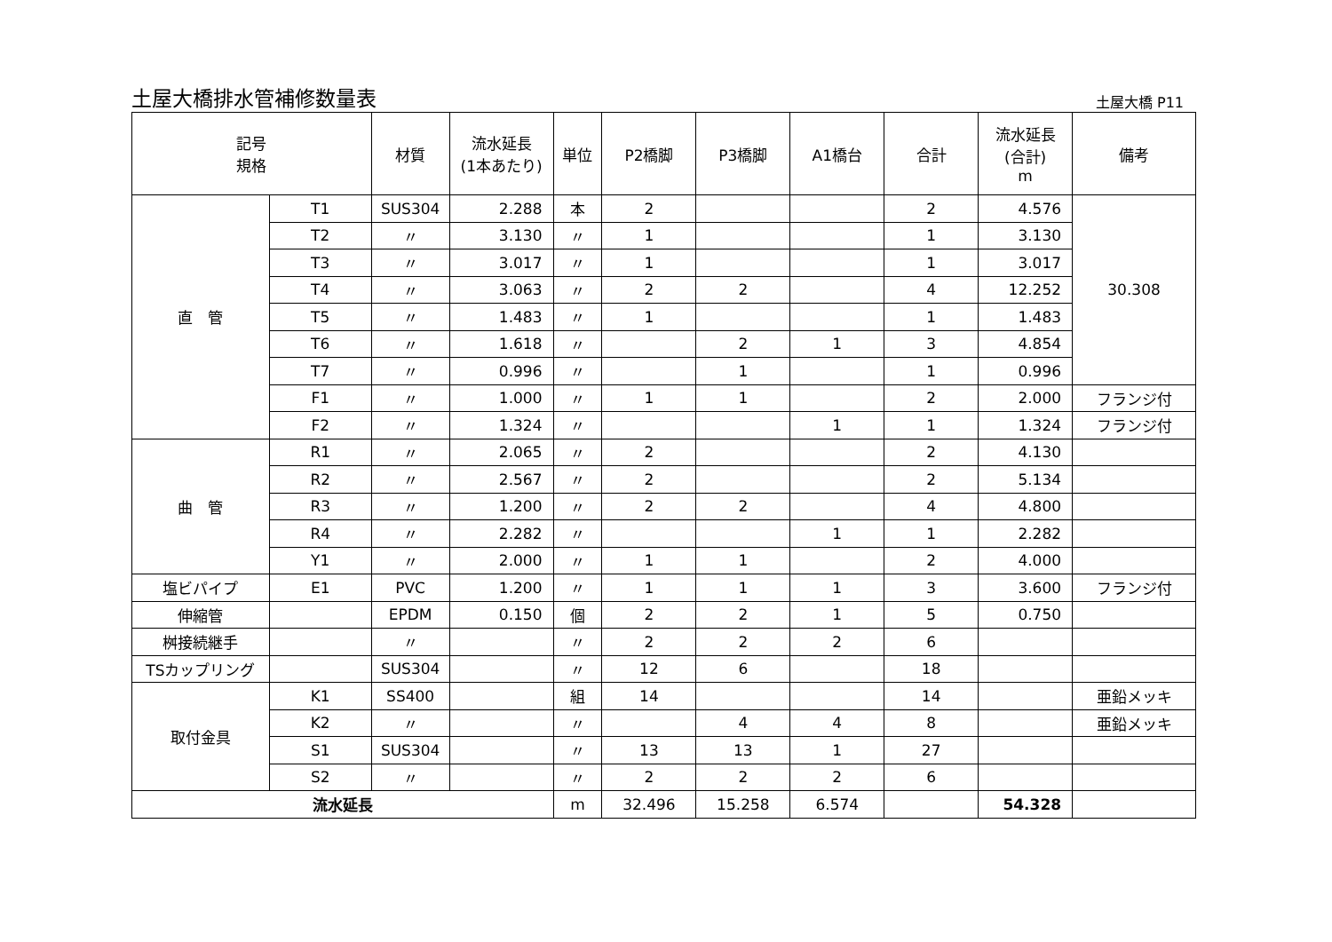土屋大橋排水管補修数量表
土屋大橋 P11
| 記号 規格 | | 材質 | 流水延長 (1本あたり) | 単位 | P2橋脚 | P3橋脚 | A1橋台 | 合計 | 流水延長 (合計) m | 備考 |
| --- | --- | --- | --- | --- | --- | --- | --- | --- | --- | --- |
| 直 管 | T1 | SUS304 | 2.288 | 本 | 2 | | | 2 | 4.576 | 30.308 |
| | T2 | 〃 | 3.130 | 〃 | 1 | | | 1 | 3.130 | |
| | T3 | 〃 | 3.017 | 〃 | 1 | | | 1 | 3.017 | |
| | T4 | 〃 | 3.063 | 〃 | 2 | 2 | | 4 | 12.252 | |
| | T5 | 〃 | 1.483 | 〃 | 1 | | | 1 | 1.483 | |
| | T6 | 〃 | 1.618 | 〃 | | 2 | 1 | 3 | 4.854 | |
| | T7 | 〃 | 0.996 | 〃 | | 1 | | 1 | 0.996 | |
| | F1 | 〃 | 1.000 | 〃 | 1 | 1 | | 2 | 2.000 | フランジ付 |
| | F2 | 〃 | 1.324 | 〃 | | | 1 | 1 | 1.324 | フランジ付 |
| 曲 管 | R1 | 〃 | 2.065 | 〃 | 2 | | | 2 | 4.130 | |
| | R2 | 〃 | 2.567 | 〃 | 2 | | | 2 | 5.134 | |
| | R3 | 〃 | 1.200 | 〃 | 2 | 2 | | 4 | 4.800 | |
| | R4 | 〃 | 2.282 | 〃 | | | 1 | 1 | 2.282 | |
| | Y1 | 〃 | 2.000 | 〃 | 1 | 1 | | 2 | 4.000 | |
| 塩ビパイプ | E1 | PVC | 1.200 | 〃 | 1 | 1 | 1 | 3 | 3.600 | フランジ付 |
| 伸縮管 | | EPDM | 0.150 | 個 | 2 | 2 | 1 | 5 | 0.750 | |
| 桝接続継手 | | 〃 | | 〃 | 2 | 2 | 2 | 6 | | |
| TSカップリング | | SUS304 | | 〃 | 12 | 6 | | 18 | | |
| 取付金具 | K1 | SS400 | | 組 | 14 | | | 14 | | 亜鉛メッキ |
| | K2 | 〃 | | 〃 | | 4 | 4 | 8 | | 亜鉛メッキ |
| | S1 | SUS304 | | 〃 | 13 | 13 | 1 | 27 | | |
| | S2 | 〃 | | 〃 | 2 | 2 | 2 | 6 | | |
| 流水延長 | | | | m | 32.496 | 15.258 | 6.574 | | 54.328 | |